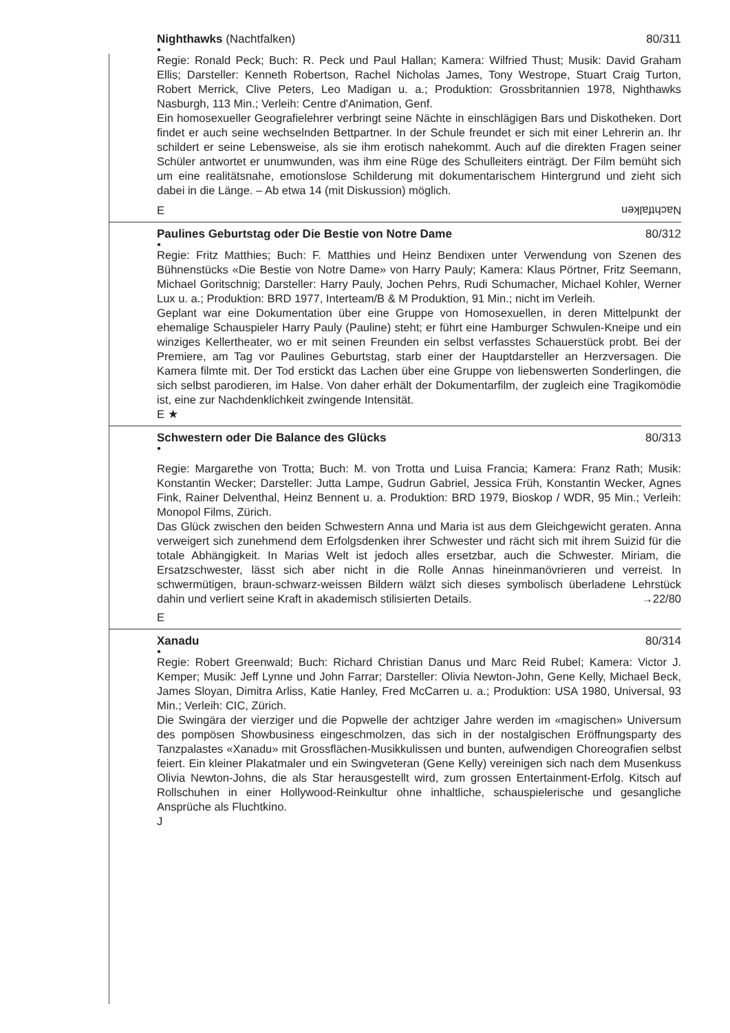Nighthawks (Nachtfalken) 80/311
●
Regie: Ronald Peck; Buch: R. Peck und Paul Hallan; Kamera: Wilfried Thust; Musik: David Graham Ellis; Darsteller: Kenneth Robertson, Rachel Nicholas James, Tony Westrope, Stuart Craig Turton, Robert Merrick, Clive Peters, Leo Madigan u. a.; Produktion: Grossbritannien 1978, Nighthawks Nasburgh, 113 Min.; Verleih: Centre d'Animation, Genf.
Ein homosexueller Geografielehrer verbringt seine Nächte in einschlägigen Bars und Diskotheken. Dort findet er auch seine wechselnden Bettpartner. In der Schule freundet er sich mit einer Lehrerin an. Ihr schildert er seine Lebensweise, als sie ihm erotisch nahekommt. Auch auf die direkten Fragen seiner Schüler antwortet er unumwunden, was ihm eine Rüge des Schulleiters einträgt. Der Film bemüht sich um eine realitätsnahe, emotionslose Schilderung mit dokumentarischem Hintergrund und zieht sich dabei in die Länge. – Ab etwa 14 (mit Diskussion) möglich.
E Nachtfalken
Paulines Geburtstag oder Die Bestie von Notre Dame 80/312
●
Regie: Fritz Matthies; Buch: F. Matthies und Heinz Bendixen unter Verwendung von Szenen des Bühnenstücks «Die Bestie von Notre Dame» von Harry Pauly; Kamera: Klaus Pörtner, Fritz Seemann, Michael Goritschnig; Darsteller: Harry Pauly, Jochen Pehrs, Rudi Schumacher, Michael Kohler, Werner Lux u. a.; Produktion: BRD 1977, Interteam/B & M Produktion, 91 Min.; nicht im Verleih.
Geplant war eine Dokumentation über eine Gruppe von Homosexuellen, in deren Mittelpunkt der ehemalige Schauspieler Harry Pauly (Pauline) steht; er führt eine Hamburger Schwulen-Kneipe und ein winziges Kellertheater, wo er mit seinen Freunden ein selbst verfasstes Schauerstück probt. Bei der Premiere, am Tag vor Paulines Geburtstag, starb einer der Hauptdarsteller an Herzversagen. Die Kamera filmte mit. Der Tod erstickt das Lachen über eine Gruppe von liebenswerten Sonderlingen, die sich selbst parodieren, im Halse. Von daher erhält der Dokumentarfilm, der zugleich eine Tragikomödie ist, eine zur Nachdenklichkeit zwingende Intensität.
E ★
Schwestern oder Die Balance des Glücks 80/313
●
Regie: Margarethe von Trotta; Buch: M. von Trotta und Luisa Francia; Kamera: Franz Rath; Musik: Konstantin Wecker; Darsteller: Jutta Lampe, Gudrun Gabriel, Jessica Früh, Konstantin Wecker, Agnes Fink, Rainer Delventhal, Heinz Bennent u. a. Produktion: BRD 1979, Bioskop / WDR, 95 Min.; Verleih: Monopol Films, Zürich.
Das Glück zwischen den beiden Schwestern Anna und Maria ist aus dem Gleichgewicht geraten. Anna verweigert sich zunehmend dem Erfolgsdenken ihrer Schwester und rächt sich mit ihrem Suizid für die totale Abhängigkeit. In Marias Welt ist jedoch alles ersetzbar, auch die Schwester. Miriam, die Ersatzschwester, lässt sich aber nicht in die Rolle Annas hineinmanövrieren und verreist. In schwermütigen, braun-schwarz-weissen Bildern wälzt sich dieses symbolisch überladene Lehrstück dahin und verliert seine Kraft in akademisch stilisierten Details. →22/80
E
Xanadu 80/314
●
Regie: Robert Greenwald; Buch: Richard Christian Danus und Marc Reid Rubel; Kamera: Victor J. Kemper; Musik: Jeff Lynne und John Farrar; Darsteller: Olivia Newton-John, Gene Kelly, Michael Beck, James Sloyan, Dimitra Arliss, Katie Hanley, Fred McCarren u. a.; Produktion: USA 1980, Universal, 93 Min.; Verleih: CIC, Zürich.
Die Swingära der vierziger und die Popwelle der achtziger Jahre werden im «magischen» Universum des pompösen Showbusiness eingeschmolzen, das sich in der nostalgischen Eröffnungsparty des Tanzpalastes «Xanadu» mit Grossflächen-Musikkulissen und bunten, aufwendigen Choreografien selbst feiert. Ein kleiner Plakatmaler und ein Swingveteran (Gene Kelly) vereinigen sich nach dem Musenkuss Olivia Newton-Johns, die als Star herausgestellt wird, zum grossen Entertainment-Erfolg. Kitsch auf Rollschuhen in einer Hollywood-Reinkultur ohne inhaltliche, schauspielerische und gesangliche Ansprüche als Fluchtkino.
J